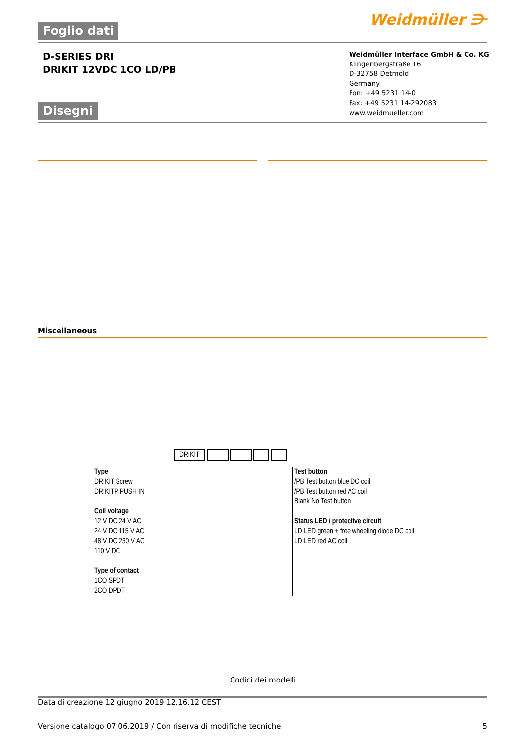Foglio dati
Weidmüller ⋺
D-SERIES DRI
DRIKIT 12VDC 1CO LD/PB
Weidmüller Interface GmbH & Co. KG
Klingenbergstraße 16
D-32758 Detmold
Germany
Fon: +49 5231 14-0
Fax: +49 5231 14-292083
www.weidmueller.com
Disegni
Miscellaneous
DRIKIT
Type
DRIKIT Screw
DRIKITP PUSH IN
Coil voltage
12 V DC 24 V AC
24 V DC 115 V AC
48 V DC 230 V AC
110 V DC
Type of contact
1CO SPDT
2CO DPDT
Test button
/PB Test button blue DC coil
/PB Test button red AC coil
Blank No Test button
Status LED / protective circuit
LD LED green + free wheeling diode DC coil
LD LED red AC coil
Codici dei modelli
Data di creazione 12 giugno 2019 12.16.12 CEST
Versione catalogo 07.06.2019 / Con riserva di modifiche tecniche 5